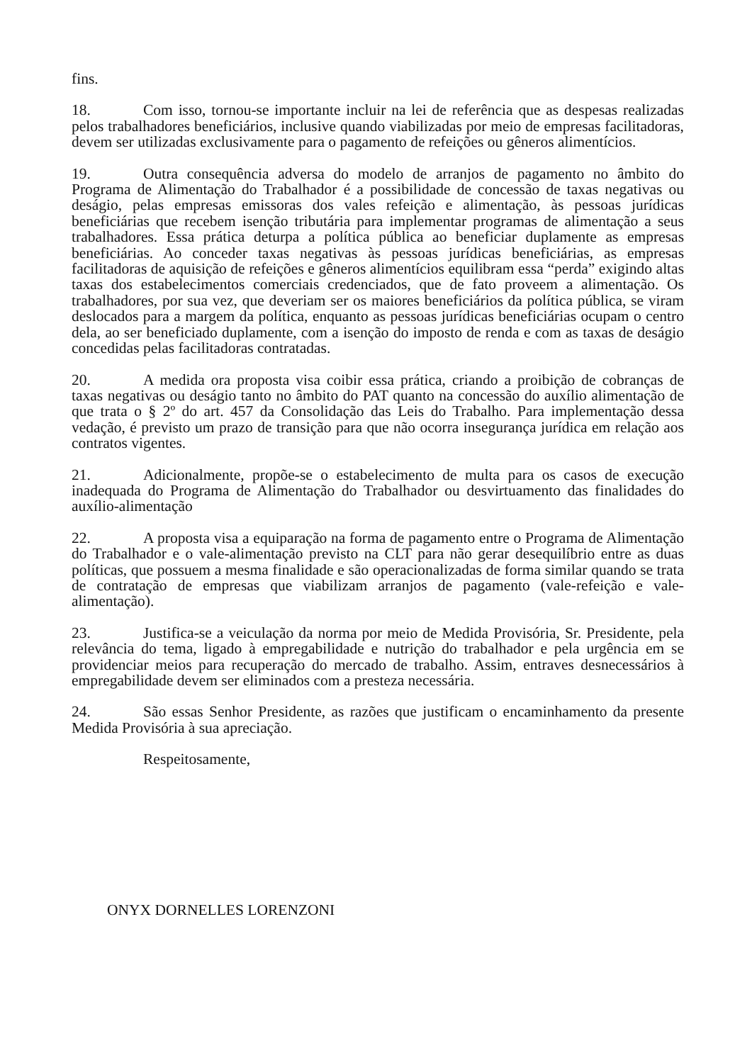fins.
18. Com isso, tornou-se importante incluir na lei de referência que as despesas realizadas pelos trabalhadores beneficiários, inclusive quando viabilizadas por meio de empresas facilitadoras, devem ser utilizadas exclusivamente para o pagamento de refeições ou gêneros alimentícios.
19. Outra consequência adversa do modelo de arranjos de pagamento no âmbito do Programa de Alimentação do Trabalhador é a possibilidade de concessão de taxas negativas ou deságio, pelas empresas emissoras dos vales refeição e alimentação, às pessoas jurídicas beneficiárias que recebem isenção tributária para implementar programas de alimentação a seus trabalhadores. Essa prática deturpa a política pública ao beneficiar duplamente as empresas beneficiárias. Ao conceder taxas negativas às pessoas jurídicas beneficiárias, as empresas facilitadoras de aquisição de refeições e gêneros alimentícios equilibram essa “perda” exigindo altas taxas dos estabelecimentos comerciais credenciados, que de fato proveem a alimentação. Os trabalhadores, por sua vez, que deveriam ser os maiores beneficiários da política pública, se viram deslocados para a margem da política, enquanto as pessoas jurídicas beneficiárias ocupam o centro dela, ao ser beneficiado duplamente, com a isenção do imposto de renda e com as taxas de deságio concedidas pelas facilitadoras contratadas.
20. A medida ora proposta visa coibir essa prática, criando a proibição de cobranças de taxas negativas ou deságio tanto no âmbito do PAT quanto na concessão do auxílio alimentação de que trata o § 2º do art. 457 da Consolidação das Leis do Trabalho. Para implementação dessa vedação, é previsto um prazo de transição para que não ocorra insegurança jurídica em relação aos contratos vigentes.
21. Adicionalmente, propõe-se o estabelecimento de multa para os casos de execução inadequada do Programa de Alimentação do Trabalhador ou desvirtuamento das finalidades do auxílio-alimentação
22. A proposta visa a equiparação na forma de pagamento entre o Programa de Alimentação do Trabalhador e o vale-alimentação previsto na CLT para não gerar desequilíbrio entre as duas políticas, que possuem a mesma finalidade e são operacionalizadas de forma similar quando se trata de contratação de empresas que viabilizam arranjos de pagamento (vale-refeição e vale-alimentação).
23. Justifica-se a veiculação da norma por meio de Medida Provisória, Sr. Presidente, pela relevância do tema, ligado à empregabilidade e nutrição do trabalhador e pela urgência em se providenciar meios para recuperação do mercado de trabalho. Assim, entraves desnecessários à empregabilidade devem ser eliminados com a presteza necessária.
24. São essas Senhor Presidente, as razões que justificam o encaminhamento da presente Medida Provisória à sua apreciação.
Respeitosamente,
ONYX DORNELLES LORENZONI